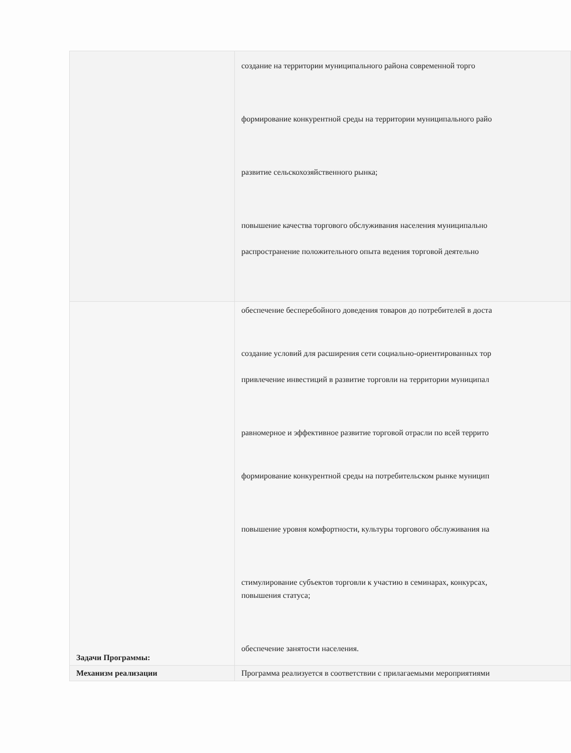| | создание на территории муниципального района современной торго формирование конкурентной среды на территории муниципального райо развитие сельскохозяйственного рынка; повышение качества торгового обслуживания населения муниципально распространение положительного опыта ведения торговой деятельно |
| Задачи Программы: | обеспечение бесперебойного доведения товаров до потребителей в доста создание условий для расширения сети социально-ориентированных тор привлечение инвестиций в развитие торговли на территории муниципал равномерное и эффективное развитие торговой отрасли по всей террито формирование конкурентной среды на потребительском рынке муницип повышение уровня комфортности, культуры торгового обслуживания на стимулирование субъектов торговли к участию в семинарах, конкурсах, повышения статуса; обеспечение занятости населения. |
| Механизм реализации | Программа реализуется в соответствии с прилагаемыми мероприятиями |